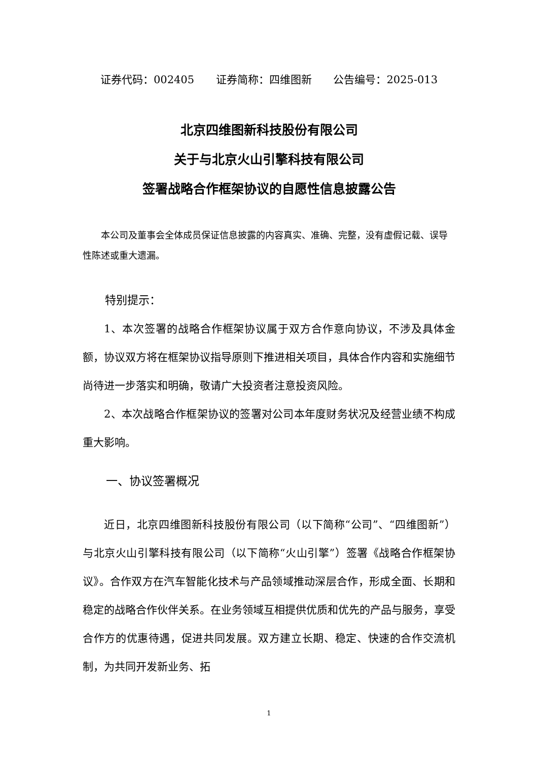证券代码：002405 证券简称：四维图新 公告编号：2025-013
北京四维图新科技股份有限公司
关于与北京火山引擎科技有限公司
签署战略合作框架协议的自愿性信息披露公告
本公司及董事会全体成员保证信息披露的内容真实、准确、完整，没有虚假记载、误导性陈述或重大遗漏。
特别提示：
1、本次签署的战略合作框架协议属于双方合作意向协议，不涉及具体金额，协议双方将在框架协议指导原则下推进相关项目，具体合作内容和实施细节尚待进一步落实和明确，敬请广大投资者注意投资风险。
2、本次战略合作框架协议的签署对公司本年度财务状况及经营业绩不构成重大影响。
一、协议签署概况
近日，北京四维图新科技股份有限公司（以下简称“公司”、“四维图新”）与北京火山引擎科技有限公司（以下简称“火山引擎”）签署《战略合作框架协议》。合作双方在汽车智能化技术与产品领域推动深层合作，形成全面、长期和稳定的战略合作伙伴关系。在业务领域互相提供优质和优先的产品与服务，享受合作方的优惠待遇，促进共同发展。双方建立长期、稳定、快速的合作交流机制，为共同开发新业务、拓
1